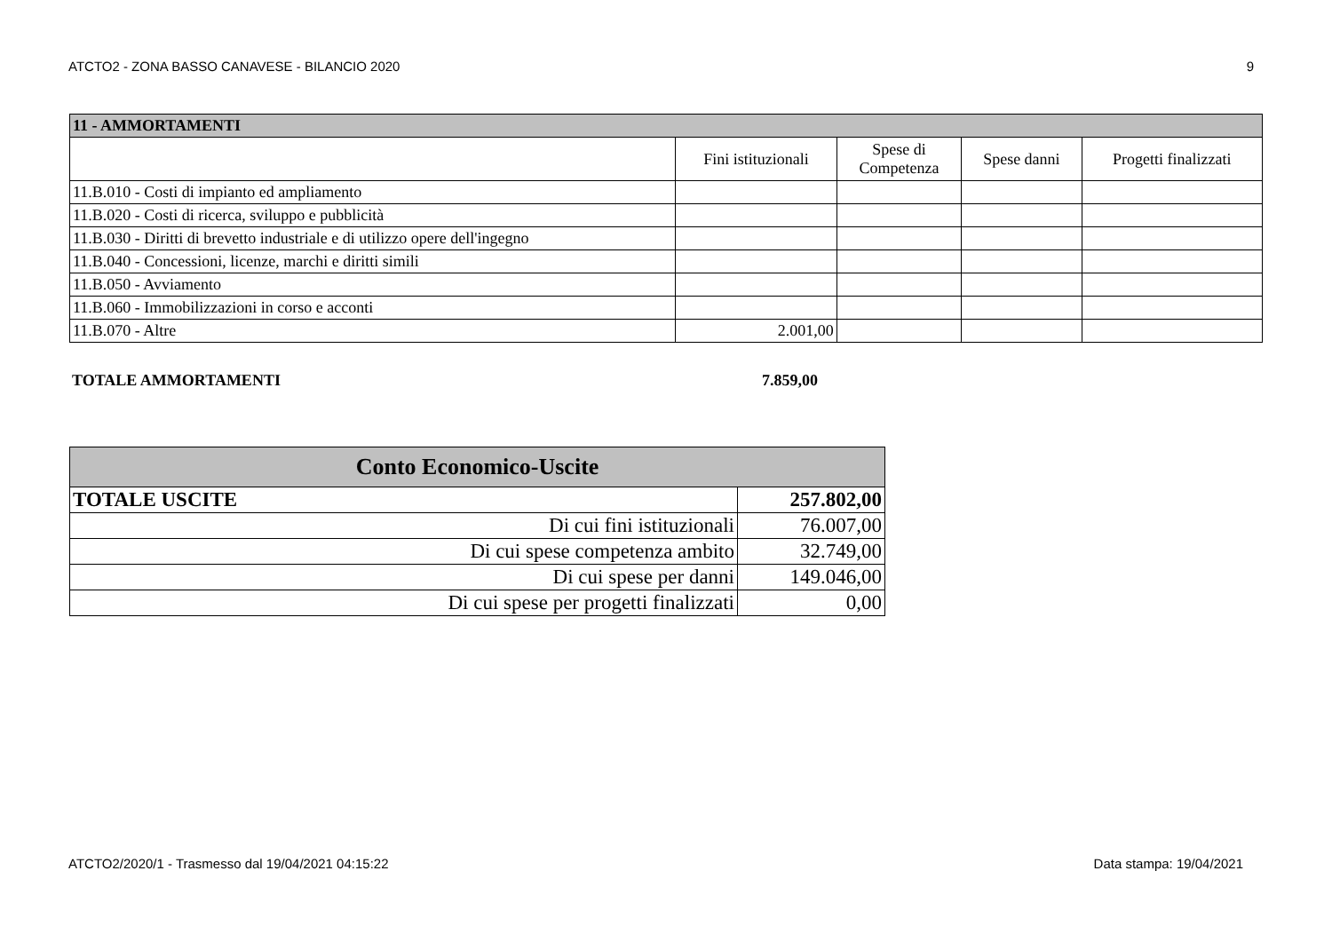ATCTO2 - ZONA BASSO CANAVESE - BILANCIO 2020 9
| 11 - AMMORTAMENTI | | | | |
| --- | --- | --- | --- | --- |
| | Fini istituzionali | Spese di Competenza | Spese danni | Progetti finalizzati |
| 11.B.010 - Costi di impianto ed ampliamento | | | | |
| 11.B.020 - Costi di ricerca, sviluppo e pubblicità | | | | |
| 11.B.030 - Diritti di brevetto industriale e di utilizzo opere dell'ingegno | | | | |
| 11.B.040 - Concessioni, licenze, marchi e diritti simili | | | | |
| 11.B.050 - Avviamento | | | | |
| 11.B.060 - Immobilizzazioni in corso e acconti | | | | |
| 11.B.070 - Altre | 2.001,00 | | | |
TOTALE AMMORTAMENTI 7.859,00
| Conto Economico-Uscite | |
| TOTALE USCITE | 257.802,00 |
| Di cui fini istituzionali | 76.007,00 |
| Di cui spese competenza ambito | 32.749,00 |
| Di cui spese per danni | 149.046,00 |
| Di cui spese per progetti finalizzati | 0,00 |
ATCTO2/2020/1 - Trasmesso dal 19/04/2021 04:15:22 Data stampa: 19/04/2021